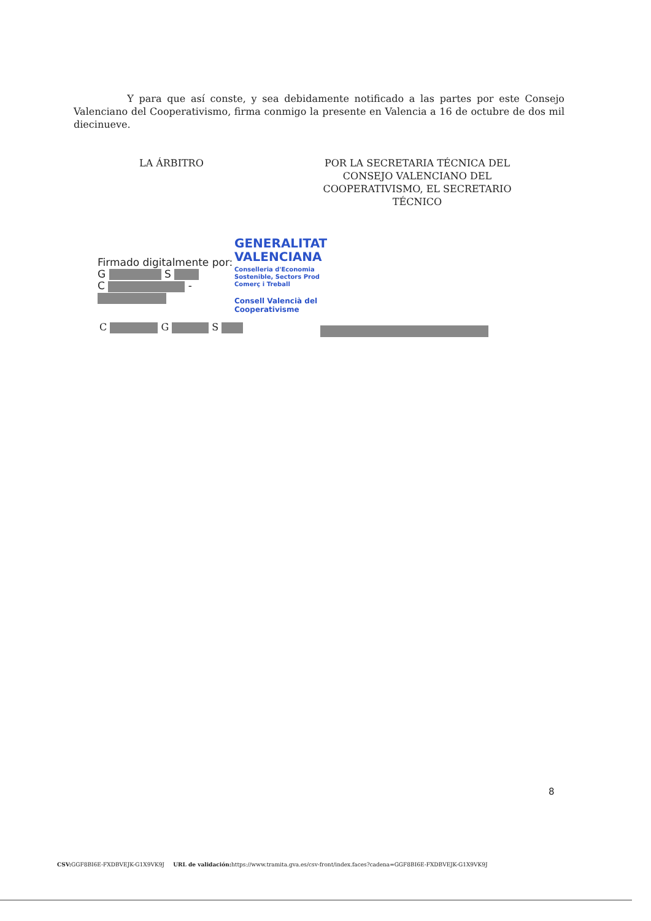Y para que así conste, y sea debidamente notificado a las partes por este Consejo Valenciano del Cooperativismo, firma conmigo la presente en Valencia a 16 de octubre de dos mil diecinueve.
LA ÁRBITRO POR LA SECRETARIA TÉCNICA DEL CONSEJO VALENCIANO DEL COOPERATIVISMO, EL SECRETARIO TÉCNICO
GENERALITAT
VALENCIANA
Conselleria d'Economia
Sostenible, Sectors Prod
Comerç i Treball
Consell Valencià del
Cooperativisme
Firmado digitalmente por:
G S
C -
C G S
8
CSV: GGF8BI6E-FXDBVEJK-G1X9VK9J URL de validación: https://www.tramita.gva.es/csv-front/index.faces?cadena=GGF8BI6E-FXDBVEJK-G1X9VK9J